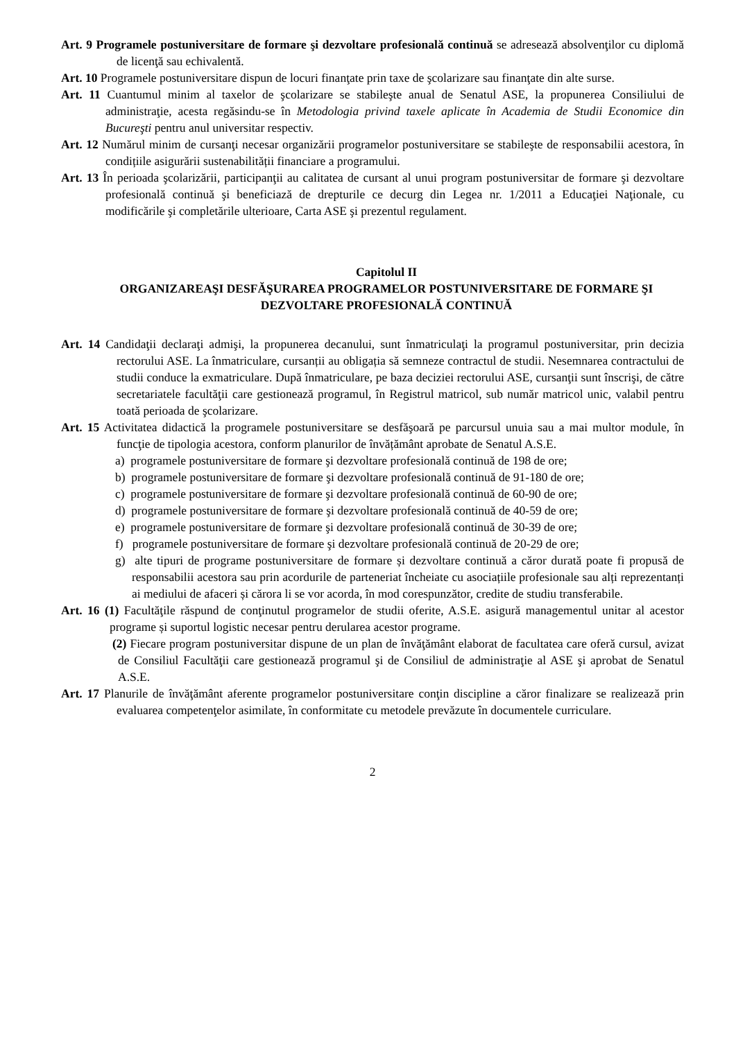Art. 9 Programele postuniversitare de formare şi dezvoltare profesională continuă se adresează absolvenţilor cu diplomă de licenţă sau echivalentă.
Art. 10 Programele postuniversitare dispun de locuri finanţate prin taxe de şcolarizare sau finanţate din alte surse.
Art. 11 Cuantumul minim al taxelor de şcolarizare se stabileşte anual de Senatul ASE, la propunerea Consiliului de administraţie, acesta regăsindu-se în Metodologia privind taxele aplicate în Academia de Studii Economice din Bucureşti pentru anul universitar respectiv.
Art. 12 Numărul minim de cursanţi necesar organizării programelor postuniversitare se stabileşte de responsabilii acestora, în condițiile asigurării sustenabilității financiare a programului.
Art. 13 În perioada şcolarizării, participanţii au calitatea de cursant al unui program postuniversitar de formare şi dezvoltare profesională continuă şi beneficiază de drepturile ce decurg din Legea nr. 1/2011 a Educaţiei Naţionale, cu modificările şi completările ulterioare, Carta ASE şi prezentul regulament.
Capitolul II
ORGANIZAREAŞI DESFĂŞURAREA PROGRAMELOR POSTUNIVERSITARE DE FORMARE ŞI DEZVOLTARE PROFESIONALĂ CONTINUĂ
Art. 14 Candidaţii declaraţi admişi, la propunerea decanului, sunt înmatriculaţi la programul postuniversitar, prin decizia rectorului ASE. La înmatriculare, cursanții au obligația să semneze contractul de studii. Nesemnarea contractului de studii conduce la exmatriculare. După înmatriculare, pe baza deciziei rectorului ASE, cursanţii sunt înscrişi, de către secretariatele facultăţii care gestionează programul, în Registrul matricol, sub număr matricol unic, valabil pentru toată perioada de şcolarizare.
Art. 15 Activitatea didactică la programele postuniversitare se desfăşoară pe parcursul unuia sau a mai multor module, în funcţie de tipologia acestora, conform planurilor de învățământ aprobate de Senatul A.S.E.
a) programele postuniversitare de formare şi dezvoltare profesională continuă de 198 de ore;
b) programele postuniversitare de formare şi dezvoltare profesională continuă de 91-180 de ore;
c) programele postuniversitare de formare şi dezvoltare profesională continuă de 60-90 de ore;
d) programele postuniversitare de formare şi dezvoltare profesională continuă de 40-59 de ore;
e) programele postuniversitare de formare şi dezvoltare profesională continuă de 30-39 de ore;
f) programele postuniversitare de formare şi dezvoltare profesională continuă de 20-29 de ore;
g) alte tipuri de programe postuniversitare de formare și dezvoltare continuă a căror durată poate fi propusă de responsabilii acestora sau prin acordurile de parteneriat încheiate cu asociațiile profesionale sau alți reprezentanți ai mediului de afaceri și cărora li se vor acorda, în mod corespunzător, credite de studiu transferabile.
Art. 16 (1) Facultăţile răspund de conţinutul programelor de studii oferite, A.S.E. asigură managementul unitar al acestor programe și suportul logistic necesar pentru derularea acestor programe.
(2) Fiecare program postuniversitar dispune de un plan de învăţământ elaborat de facultatea care oferă cursul, avizat de Consiliul Facultăţii care gestionează programul şi de Consiliul de administraţie al ASE şi aprobat de Senatul A.S.E.
Art. 17 Planurile de învăţământ aferente programelor postuniversitare conţin discipline a căror finalizare se realizează prin evaluarea competenţelor asimilate, în conformitate cu metodele prevăzute în documentele curriculare.
2